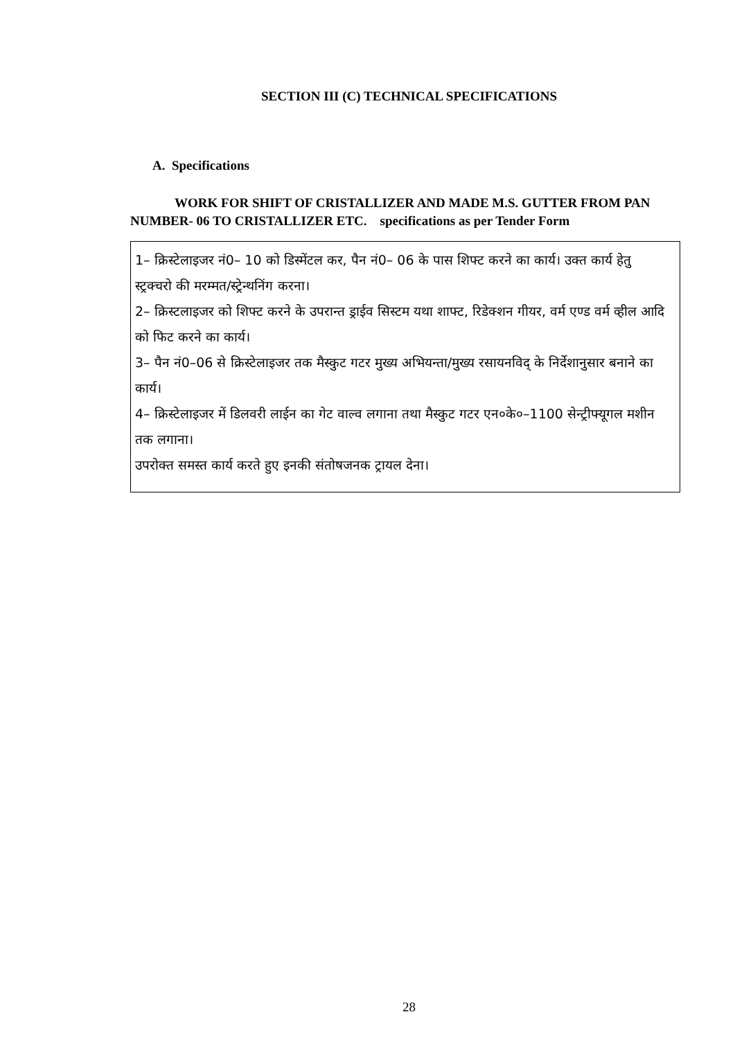SECTION III (C) TECHNICAL SPECIFICATIONS
A. Specifications
WORK FOR SHIFT OF CRISTALLIZER AND MADE M.S. GUTTER FROM PAN NUMBER- 06 TO CRISTALLIZER ETC. specifications as per Tender Form
1– क्रिस्टेलाइजर नं0– 10 को डिस्मेंटल कर, पैन नं0– 06 के पास शिफ्ट करने का कार्य। उक्त कार्य हेतु स्ट्रक्चरो की मरम्मत/स्ट्रेन्थनिंग करना।
2– क्रिस्टलाइजर को शिफ्ट करने के उपरान्त ड्राईव सिस्टम यथा शाफ्ट, रिडेक्शन गीयर, वर्म एण्ड वर्म व्हील आदि को फिट करने का कार्य।
3– पैन नं0–06 से क्रिस्टेलाइजर तक मैस्कुट गटर मुख्य अभियन्ता/मुख्य रसायनविद् के निर्देशानुसार बनाने का कार्य।
4– क्रिस्टेलाइजर में डिलवरी लाईन का गेट वाल्व लगाना तथा मैस्कुट गटर एन०के०–1100 सेन्ट्रीफ्यूगल मशीन तक लगाना।
उपरोक्त समस्त कार्य करते हुए इनकी संतोषजनक ट्रायल देना।
28